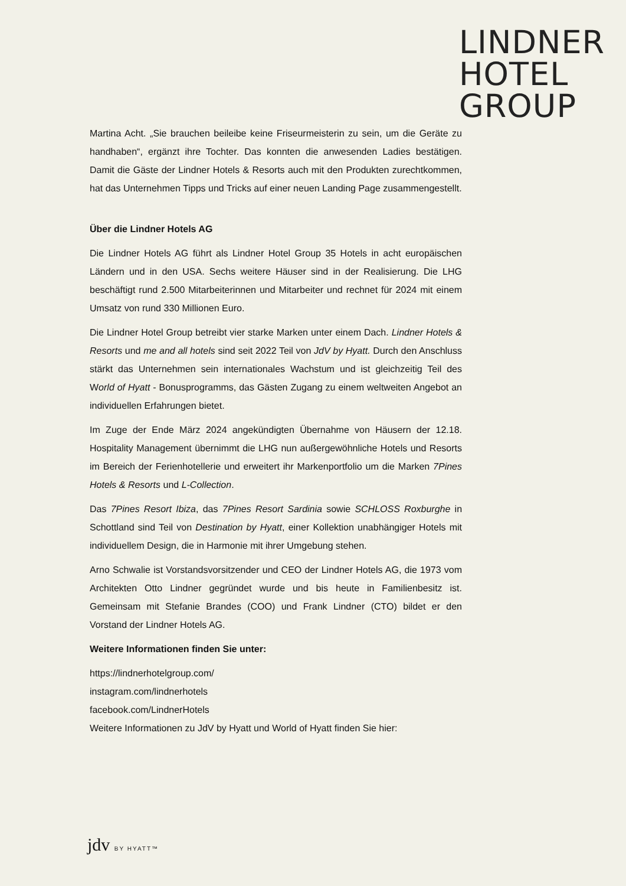LINDNER
HOTEL
GROUP
Martina Acht. „Sie brauchen beileibe keine Friseurmeisterin zu sein, um die Geräte zu handhaben“, ergänzt ihre Tochter. Das konnten die anwesenden Ladies bestätigen. Damit die Gäste der Lindner Hotels & Resorts auch mit den Produkten zurechtkommen, hat das Unternehmen Tipps und Tricks auf einer neuen Landing Page zusammengestellt.
Über die Lindner Hotels AG
Die Lindner Hotels AG führt als Lindner Hotel Group 35 Hotels in acht europäischen Ländern und in den USA. Sechs weitere Häuser sind in der Realisierung. Die LHG beschäftigt rund 2.500 Mitarbeiterinnen und Mitarbeiter und rechnet für 2024 mit einem Umsatz von rund 330 Millionen Euro.
Die Lindner Hotel Group betreibt vier starke Marken unter einem Dach. Lindner Hotels & Resorts und me and all hotels sind seit 2022 Teil von JdV by Hyatt. Durch den Anschluss stärkt das Unternehmen sein internationales Wachstum und ist gleichzeitig Teil des World of Hyatt - Bonusprogramms, das Gästen Zugang zu einem weltweiten Angebot an individuellen Erfahrungen bietet.
Im Zuge der Ende März 2024 angekündigten Übernahme von Häusern der 12.18. Hospitality Management übernimmt die LHG nun außergewöhnliche Hotels und Resorts im Bereich der Ferienhotellerie und erweitert ihr Markenportfolio um die Marken 7Pines Hotels & Resorts und L-Collection.
Das 7Pines Resort Ibiza, das 7Pines Resort Sardinia sowie SCHLOSS Roxburghe in Schottland sind Teil von Destination by Hyatt, einer Kollektion unabhängiger Hotels mit individuellem Design, die in Harmonie mit ihrer Umgebung stehen.
Arno Schwalie ist Vorstandsvorsitzender und CEO der Lindner Hotels AG, die 1973 vom Architekten Otto Lindner gegründet wurde und bis heute in Familienbesitz ist. Gemeinsam mit Stefanie Brandes (COO) und Frank Lindner (CTO) bildet er den Vorstand der Lindner Hotels AG.
Weitere Informationen finden Sie unter:
https://lindnerhotelgroup.com/
instagram.com/lindnerhotels
facebook.com/LindnerHotels
Weitere Informationen zu JdV by Hyatt und World of Hyatt finden Sie hier:
jdv BY HYATT™